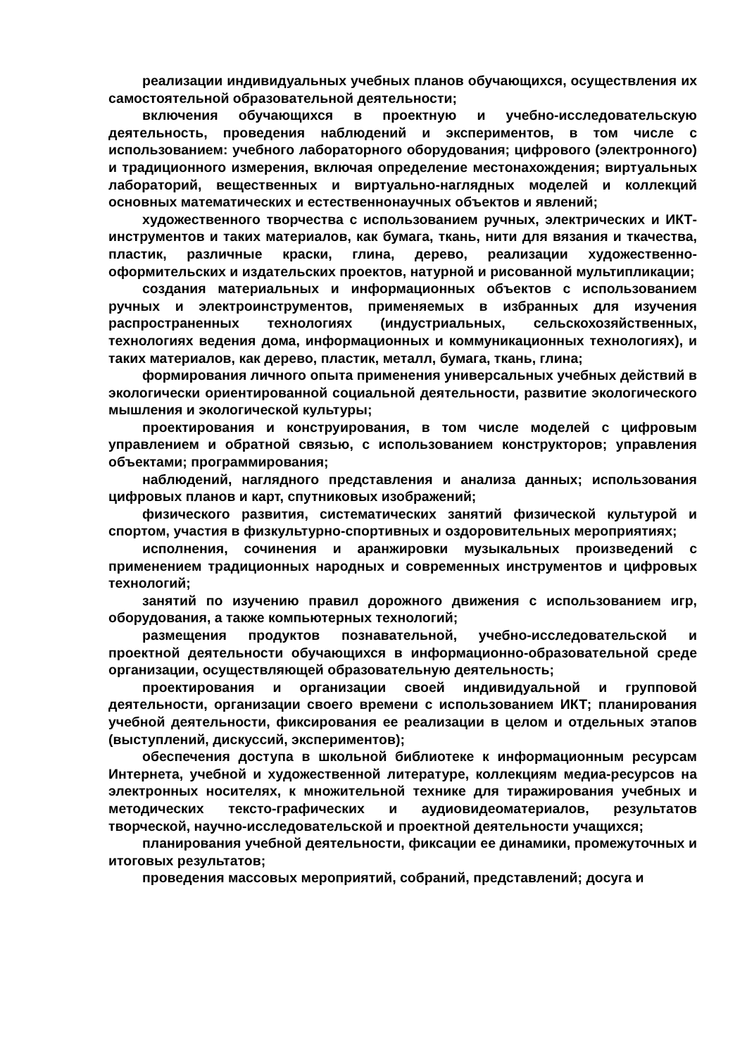реализации индивидуальных учебных планов обучающихся, осуществления их самостоятельной образовательной деятельности;
включения обучающихся в проектную и учебно-исследовательскую деятельность, проведения наблюдений и экспериментов, в том числе с использованием: учебного лабораторного оборудования; цифрового (электронного) и традиционного измерения, включая определение местонахождения; виртуальных лабораторий, вещественных и виртуально-наглядных моделей и коллекций основных математических и естественнонаучных объектов и явлений;
художественного творчества с использованием ручных, электрических и ИКТ-инструментов и таких материалов, как бумага, ткань, нити для вязания и ткачества, пластик, различные краски, глина, дерево, реализации художественно-оформительских и издательских проектов, натурной и рисованной мультипликации;
создания материальных и информационных объектов с использованием ручных и электроинструментов, применяемых в избранных для изучения распространенных технологиях (индустриальных, сельскохозяйственных, технологиях ведения дома, информационных и коммуникационных технологиях), и таких материалов, как дерево, пластик, металл, бумага, ткань, глина;
формирования личного опыта применения универсальных учебных действий в экологически ориентированной социальной деятельности, развитие экологического мышления и экологической культуры;
проектирования и конструирования, в том числе моделей с цифровым управлением и обратной связью, с использованием конструкторов; управления объектами; программирования;
наблюдений, наглядного представления и анализа данных; использования цифровых планов и карт, спутниковых изображений;
физического развития, систематических занятий физической культурой и спортом, участия в физкультурно-спортивных и оздоровительных мероприятиях;
исполнения, сочинения и аранжировки музыкальных произведений с применением традиционных народных и современных инструментов и цифровых технологий;
занятий по изучению правил дорожного движения с использованием игр, оборудования, а также компьютерных технологий;
размещения продуктов познавательной, учебно-исследовательской и проектной деятельности обучающихся в информационно-образовательной среде организации, осуществляющей образовательную деятельность;
проектирования и организации своей индивидуальной и групповой деятельности, организации своего времени с использованием ИКТ; планирования учебной деятельности, фиксирования ее реализации в целом и отдельных этапов (выступлений, дискуссий, экспериментов);
обеспечения доступа в школьной библиотеке к информационным ресурсам Интернета, учебной и художественной литературе, коллекциям медиа-ресурсов на электронных носителях, к множительной технике для тиражирования учебных и методических тексто-графических и аудиовидеоматериалов, результатов творческой, научно-исследовательской и проектной деятельности учащихся;
планирования учебной деятельности, фиксации ее динамики, промежуточных и итоговых результатов;
проведения массовых мероприятий, собраний, представлений; досуга и